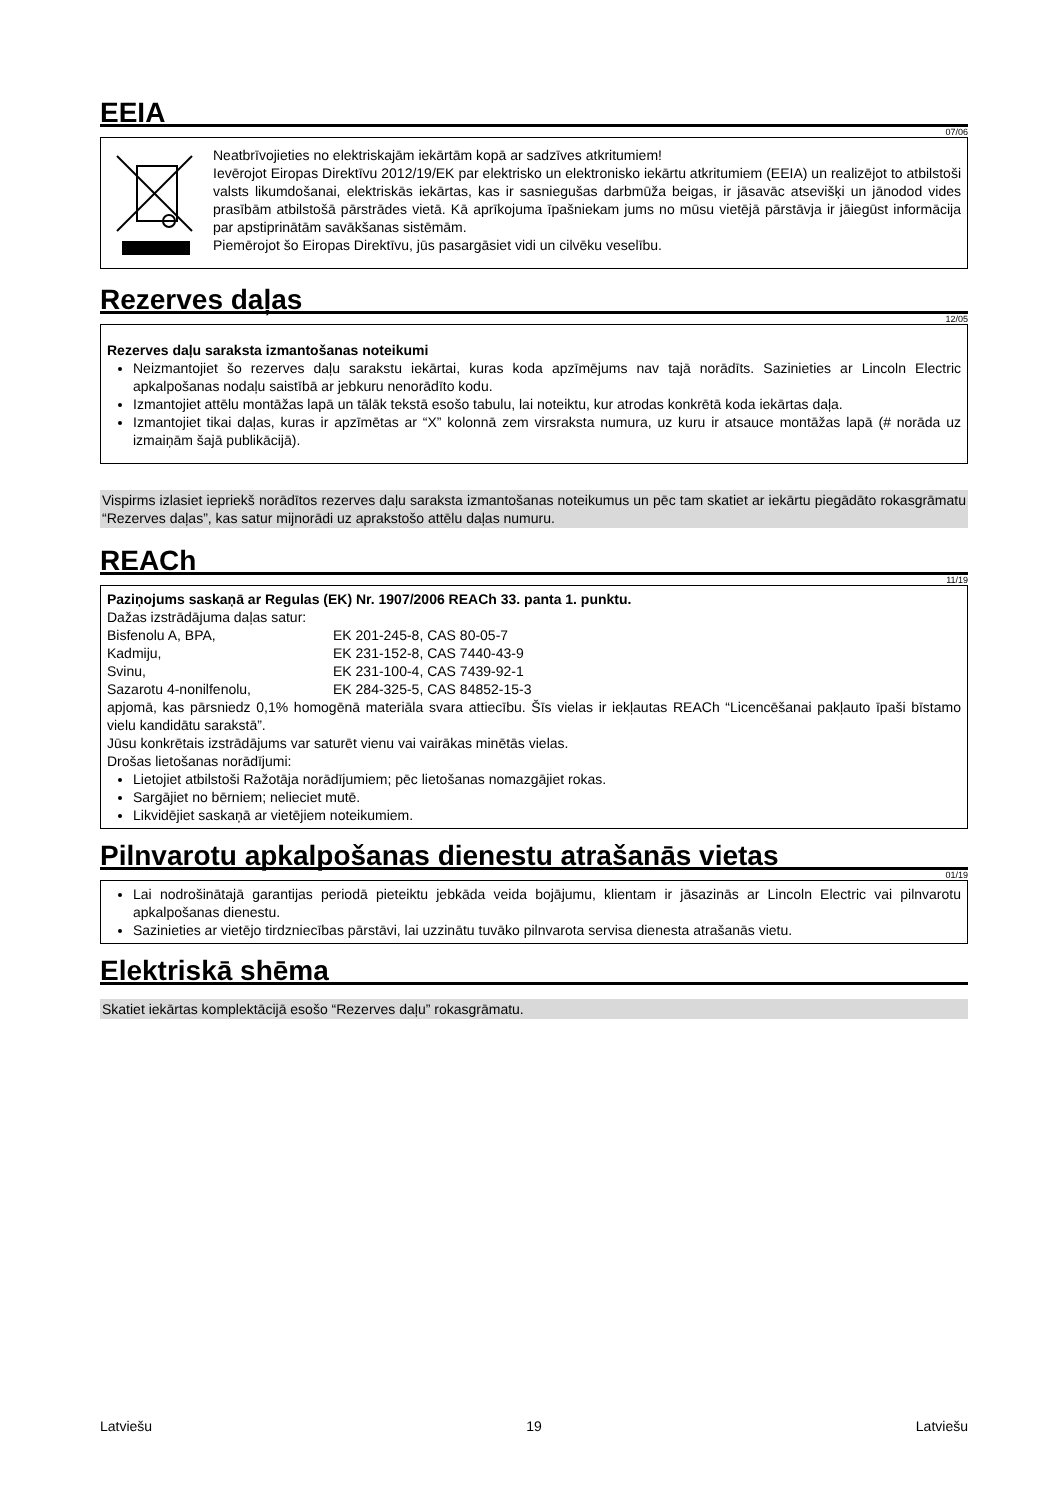EEIA
07/06
Neatbrīvojieties no elektriskajām iekārtām kopā ar sadzīves atkritumiem!
Ievērojot Eiropas Direktīvu 2012/19/EK par elektrisko un elektronisko iekārtu atkritumiem (EEIA) un realizējot to atbilstoši valsts likumdošanai, elektriskās iekārtas, kas ir sasniegušas darbmūža beigas, ir jāsavāc atsevišķi un jānodod vides prasībām atbilstošā pārstrādes vietā. Kā aprīkojuma īpašniekam jums no mūsu vietējā pārstāvja ir jāiegūst informācija par apstiprinātām savākšanas sistēmām.
Piemērojot šo Eiropas Direktīvu, jūs pasargāsiet vidi un cilvēku veselību.
Rezerves daļas
12/05
Rezerves daļu saraksta izmantošanas noteikumi
Neizmantojiet šo rezerves daļu sarakstu iekārtai, kuras koda apzīmējums nav tajā norādīts. Sazinieties ar Lincoln Electric apkalpošanas nodaļu saistībā ar jebkuru nenorādīto kodu.
Izmantojiet attēlu montāžas lapā un tālāk tekstā esošo tabulu, lai noteiktu, kur atrodas konkrētā koda iekārtas daļa.
Izmantojiet tikai daļas, kuras ir apzīmētas ar “X” kolonnā zem virsraksta numura, uz kuru ir atsauce montāžas lapā (# norāda uz izmaiņām šajā publikācijā).
Vispirms izlasiet iepriekš norādītos rezerves daļu saraksta izmantošanas noteikumus un pēc tam skatiet ar iekārtu piegādāto rokasgrāmatu “Rezerves daļas”, kas satur mijnorādi uz aprakstošo attēlu daļas numuru.
REACh
11/19
Paziņojums saskaņā ar Regulas (EK) Nr. 1907/2006 REACh 33. panta 1. punktu.
Dažas izstrādājuma daļas satur:
Bisfenolu A, BPA, EK 201-245-8, CAS 80-05-7
Kadmiju, EK 231-152-8, CAS 7440-43-9
Svinu, EK 231-100-4, CAS 7439-92-1
Sazarotu 4-nonilfenolu, EK 284-325-5, CAS 84852-15-3
apjomā, kas pārsniedz 0,1% homogēnā materiāla svara attiecību. Šīs vielas ir iekļautas REACh “Licencēšanai pakļauto īpaši bīstamo vielu kandidātu sarakstā”.
Jūsu konkrētais izstrādājums var saturēt vienu vai vairākas minētās vielas.
Drošas lietošanas norādījumi:
Lietojiet atbilstoši Ražotāja norādījumiem; pēc lietošanas nomazgājiet rokas.
Sargājiet no bērniem; nelieciet mutē.
Likvidējiet saskaņā ar vietējiem noteikumiem.
Pilnvarotu apkalpošanas dienestu atrašanās vietas
01/19
Lai nodrošinātajā garantijas periodā pieteiktu jebkāda veida bojājumu, klientam ir jāsazinās ar Lincoln Electric vai pilnvarotu apkalpošanas dienestu.
Sazinieties ar vietējo tirdzniecības pārstāvi, lai uzzinātu tuvāko pilnvarota servisa dienesta atrašanās vietu.
Elektriskā shēma
Skatiet iekārtas komplektācijā esošo “Rezerves daļu” rokasgrāmatu.
Latviešu 19 Latviešu